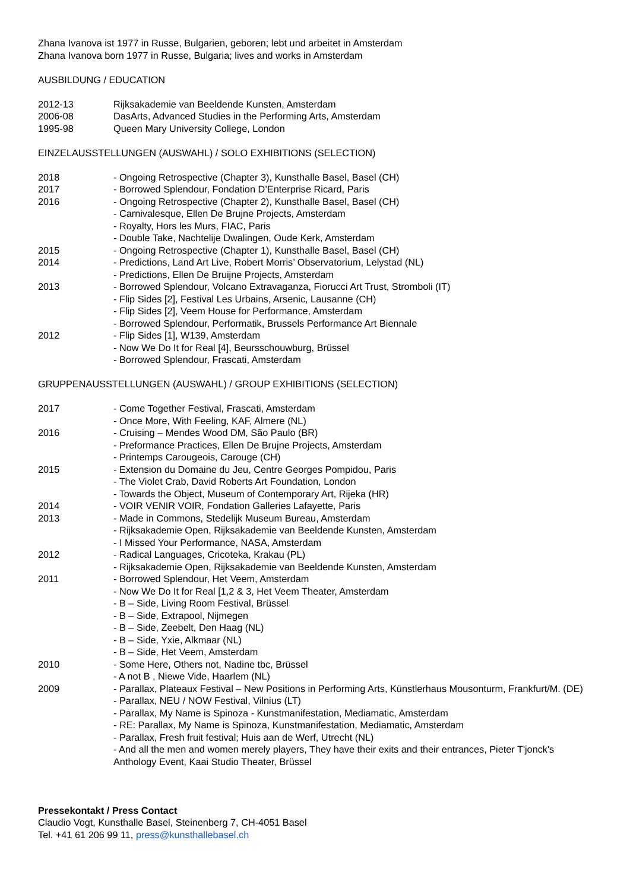Zhana Ivanova ist 1977 in Russe, Bulgarien, geboren; lebt und arbeitet in Amsterdam
Zhana Ivanova born 1977 in Russe, Bulgaria; lives and works in Amsterdam
AUSBILDUNG / EDUCATION
2012-13 Rijksakademie van Beeldende Kunsten, Amsterdam
2006-08 DasArts, Advanced Studies in the Performing Arts, Amsterdam
1995-98 Queen Mary University College, London
EINZELAUSSTELLUNGEN (AUSWAHL) / SOLO EXHIBITIONS (SELECTION)
2018 - Ongoing Retrospective (Chapter 3), Kunsthalle Basel, Basel (CH)
2017 - Borrowed Splendour, Fondation D’Enterprise Ricard, Paris
2016 - Ongoing Retrospective (Chapter 2), Kunsthalle Basel, Basel (CH)
- Carnivalesque, Ellen De Brujne Projects, Amsterdam
- Royalty, Hors les Murs, FIAC, Paris
- Double Take, Nachtelije Dwalingen, Oude Kerk, Amsterdam
2015 - Ongoing Retrospective (Chapter 1), Kunsthalle Basel, Basel (CH)
2014 - Predictions, Land Art Live, Robert Morris’ Observatorium, Lelystad (NL)
- Predictions, Ellen De Bruijne Projects, Amsterdam
2013 - Borrowed Splendour, Volcano Extravaganza, Fiorucci Art Trust, Stromboli (IT)
- Flip Sides [2], Festival Les Urbains, Arsenic, Lausanne (CH)
- Flip Sides [2], Veem House for Performance, Amsterdam
- Borrowed Splendour, Performatik, Brussels Performance Art Biennale
2012 - Flip Sides [1], W139, Amsterdam
- Now We Do It for Real [4], Beursschouwburg, Brüssel
- Borrowed Splendour, Frascati, Amsterdam
GRUPPENAUSSTELLUNGEN (AUSWAHL) / GROUP EXHIBITIONS (SELECTION)
2017 - Come Together Festival, Frascati, Amsterdam
- Once More, With Feeling, KAF, Almere (NL)
2016 - Cruising – Mendes Wood DM, São Paulo (BR)
- Preformance Practices, Ellen De Brujne Projects, Amsterdam
- Printemps Carougeois, Carouge (CH)
2015 - Extension du Domaine du Jeu, Centre Georges Pompidou, Paris
- The Violet Crab, David Roberts Art Foundation, London
- Towards the Object, Museum of Contemporary Art, Rijeka (HR)
2014 - VOIR VENIR VOIR, Fondation Galleries Lafayette, Paris
2013 - Made in Commons, Stedelijk Museum Bureau, Amsterdam
- Rijksakademie Open, Rijksakademie van Beeldende Kunsten, Amsterdam
- I Missed Your Performance, NASA, Amsterdam
2012 - Radical Languages, Cricoteka, Krakau (PL)
- Rijksakademie Open, Rijksakademie van Beeldende Kunsten, Amsterdam
2011 - Borrowed Splendour, Het Veem, Amsterdam
- Now We Do It for Real [1,2 & 3, Het Veem Theater, Amsterdam
- B – Side, Living Room Festival, Brüssel
- B – Side, Extrapool, Nijmegen
- B – Side, Zeebelt, Den Haag (NL)
- B – Side, Yxie, Alkmaar (NL)
- B – Side, Het Veem, Amsterdam
2010 - Some Here, Others not, Nadine tbc, Brüssel
- A not B , Niewe Vide, Haarlem (NL)
2009 - Parallax, Plateaux Festival – New Positions in Performing Arts, Künstlerhaus Mousonturm, Frankfurt/M. (DE)
- Parallax, NEU / NOW Festival, Vilnius (LT)
- Parallax, My Name is Spinoza - Kunstmanifestation, Mediamatic, Amsterdam
- RE: Parallax, My Name is Spinoza, Kunstmanifestation, Mediamatic, Amsterdam
- Parallax, Fresh fruit festival; Huis aan de Werf, Utrecht (NL)
- And all the men and women merely players, They have their exits and their entrances, Pieter T'jonck's Anthology Event, Kaai Studio Theater, Brüssel
Pressekontakt / Press Contact
Claudio Vogt, Kunsthalle Basel, Steinenberg 7, CH-4051 Basel
Tel. +41 61 206 99 11, press@kunsthallebasel.ch